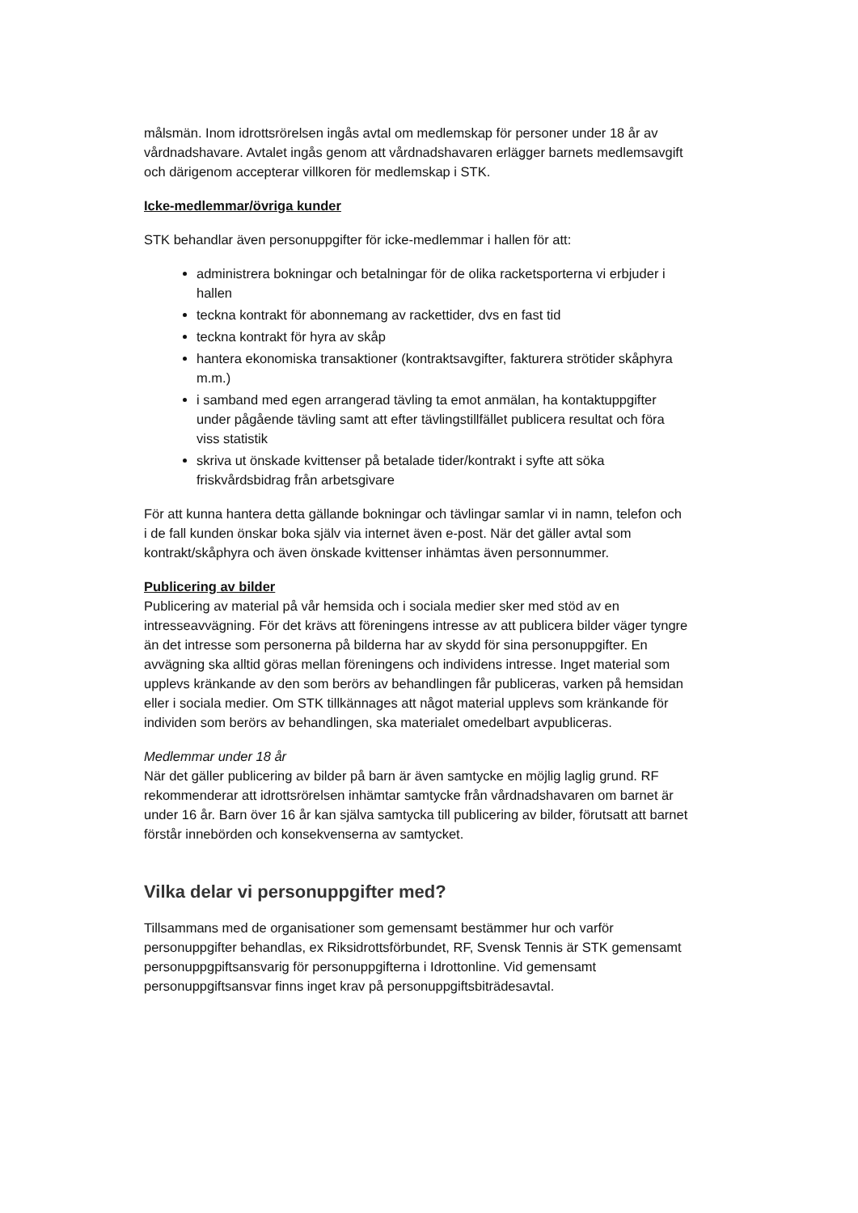målsmän. Inom idrottsrörelsen ingås avtal om medlemskap för personer under 18 år av vårdnadshavare. Avtalet ingås genom att vårdnadshavaren erlägger barnets medlemsavgift och därigenom accepterar villkoren för medlemskap i STK.
Icke-medlemmar/övriga kunder
STK behandlar även personuppgifter för icke-medlemmar i hallen för att:
administrera bokningar och betalningar för de olika racketsporterna vi erbjuder i hallen
teckna kontrakt för abonnemang av rackettider, dvs en fast tid
teckna kontrakt för hyra av skåp
hantera ekonomiska transaktioner (kontraktsavgifter, fakturera strötider skåphyra m.m.)
i samband med egen arrangerad tävling ta emot anmälan, ha kontaktuppgifter under pågående tävling samt att efter tävlingstillfället publicera resultat och föra viss statistik
skriva ut önskade kvittenser på betalade tider/kontrakt i syfte att söka friskvårdsbidrag från arbetsgivare
För att kunna hantera detta gällande bokningar och tävlingar samlar vi in namn, telefon och i de fall kunden önskar boka själv via internet även e-post. När det gäller avtal som kontrakt/skåphyra och även önskade kvittenser inhämtas även personnummer.
Publicering av bilder
Publicering av material på vår hemsida och i sociala medier sker med stöd av en intresseavvägning. För det krävs att föreningens intresse av att publicera bilder väger tyngre än det intresse som personerna på bilderna har av skydd för sina personuppgifter. En avvägning ska alltid göras mellan föreningens och individens intresse. Inget material som upplevs kränkande av den som berörs av behandlingen får publiceras, varken på hemsidan eller i sociala medier. Om STK tillkännages att något material upplevs som kränkande för individen som berörs av behandlingen, ska materialet omedelbart avpubliceras.
Medlemmar under 18 år
När det gäller publicering av bilder på barn är även samtycke en möjlig laglig grund. RF rekommenderar att idrottsrörelsen inhämtar samtycke från vårdnadshavaren om barnet är under 16 år. Barn över 16 år kan själva samtycka till publicering av bilder, förutsatt att barnet förstår innebörden och konsekvenserna av samtycket.
Vilka delar vi personuppgifter med?
Tillsammans med de organisationer som gemensamt bestämmer hur och varför personuppgifter behandlas, ex Riksidrottsförbundet, RF, Svensk Tennis är STK gemensamt personuppgpiftsansvarig för personuppgifterna i Idrottonline. Vid gemensamt personuppgiftsansvar finns inget krav på personuppgiftsbiträdesavtal.